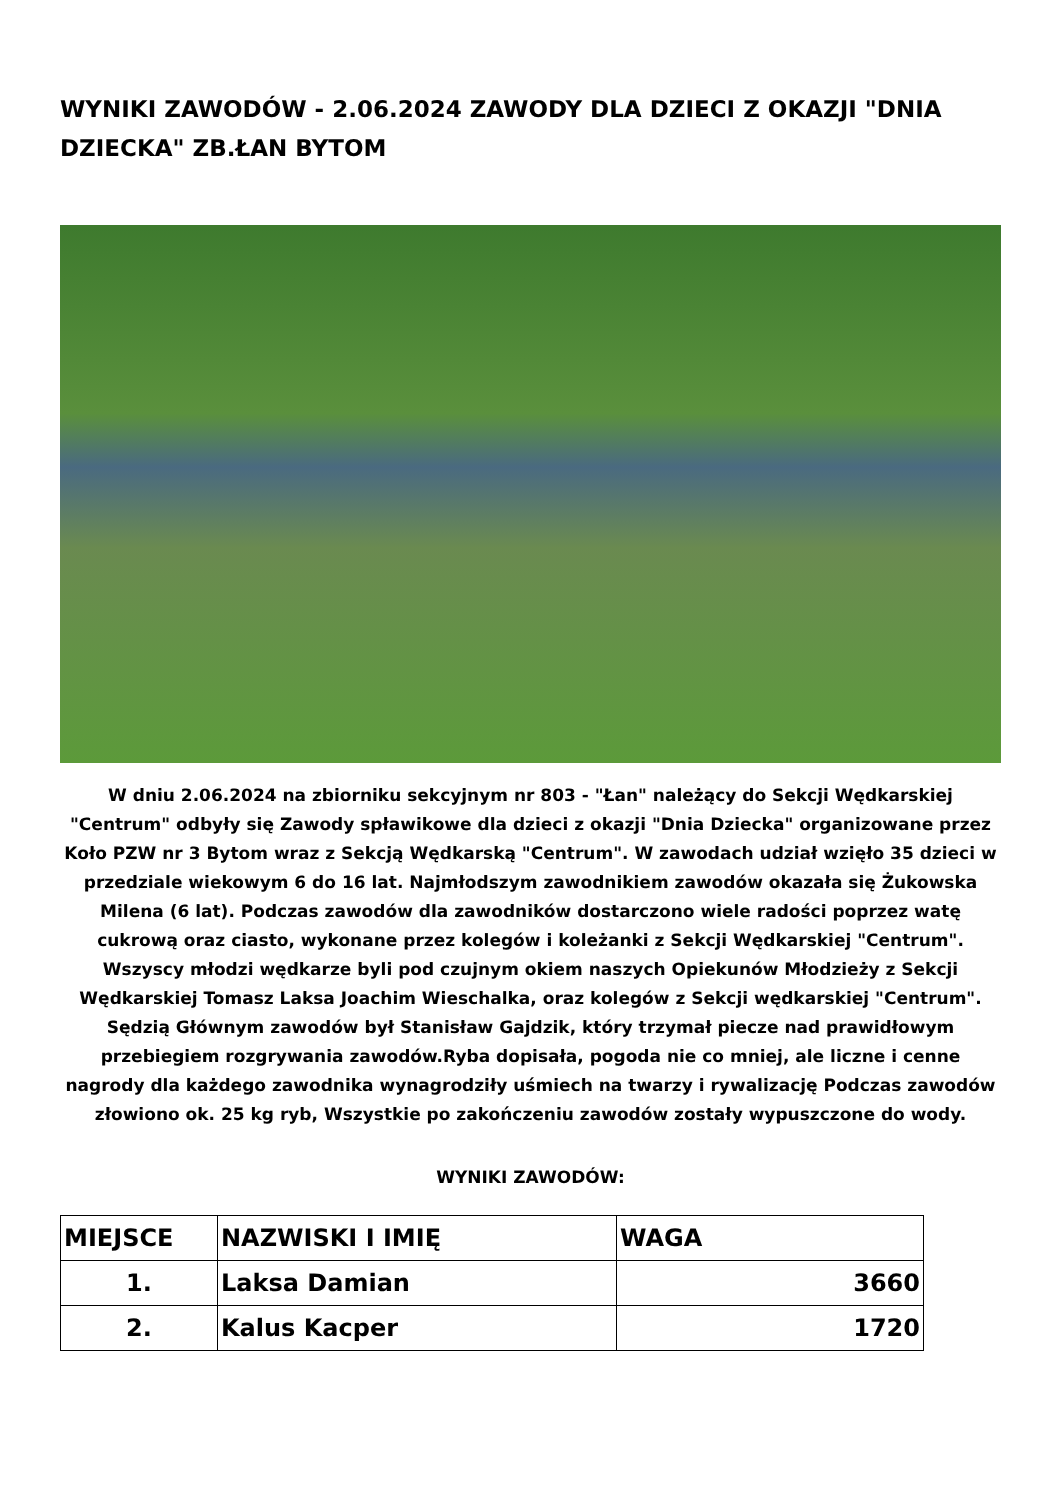WYNIKI ZAWODÓW - 2.06.2024 ZAWODY DLA DZIECI Z OKAZJI "DNIA DZIECKA" ZB.ŁAN BYTOM
W dniu 2.06.2024 na zbiorniku sekcyjnym nr 803 - "Łan" należący do Sekcji Wędkarskiej "Centrum" odbyły się Zawody spławikowe dla dzieci z okazji "Dnia Dziecka" organizowane przez Koło PZW nr 3 Bytom wraz z Sekcją Wędkarską "Centrum". W zawodach udział wzięło 35 dzieci w przedziale wiekowym 6 do 16 lat. Najmłodszym zawodnikiem zawodów okazała się Żukowska Milena (6 lat). Podczas zawodów dla zawodników dostarczono wiele radości poprzez watę cukrową oraz ciasto, wykonane przez kolegów i koleżanki z Sekcji Wędkarskiej "Centrum". Wszyscy młodzi wędkarze byli pod czujnym okiem naszych Opiekunów Młodzieży z Sekcji Wędkarskiej Tomasz Laksa Joachim Wieschalka, oraz kolegów z Sekcji wędkarskiej "Centrum". Sędzią Głównym zawodów był Stanisław Gajdzik, który trzymał piecze nad prawidłowym przebiegiem rozgrywania zawodów.Ryba dopisała, pogoda nie co mniej, ale liczne i cenne nagrody dla każdego zawodnika wynagrodziły uśmiech na twarzy i rywalizację Podczas zawodów złowiono ok. 25 kg ryb, Wszystkie po zakończeniu zawodów zostały wypuszczone do wody.
WYNIKI ZAWODÓW:
| MIEJSCE | NAZWISKI I IMIĘ | WAGA |
| --- | --- | --- |
| 1. | Laksa Damian | 3660 |
| 2. | Kalus Kacper | 1720 |